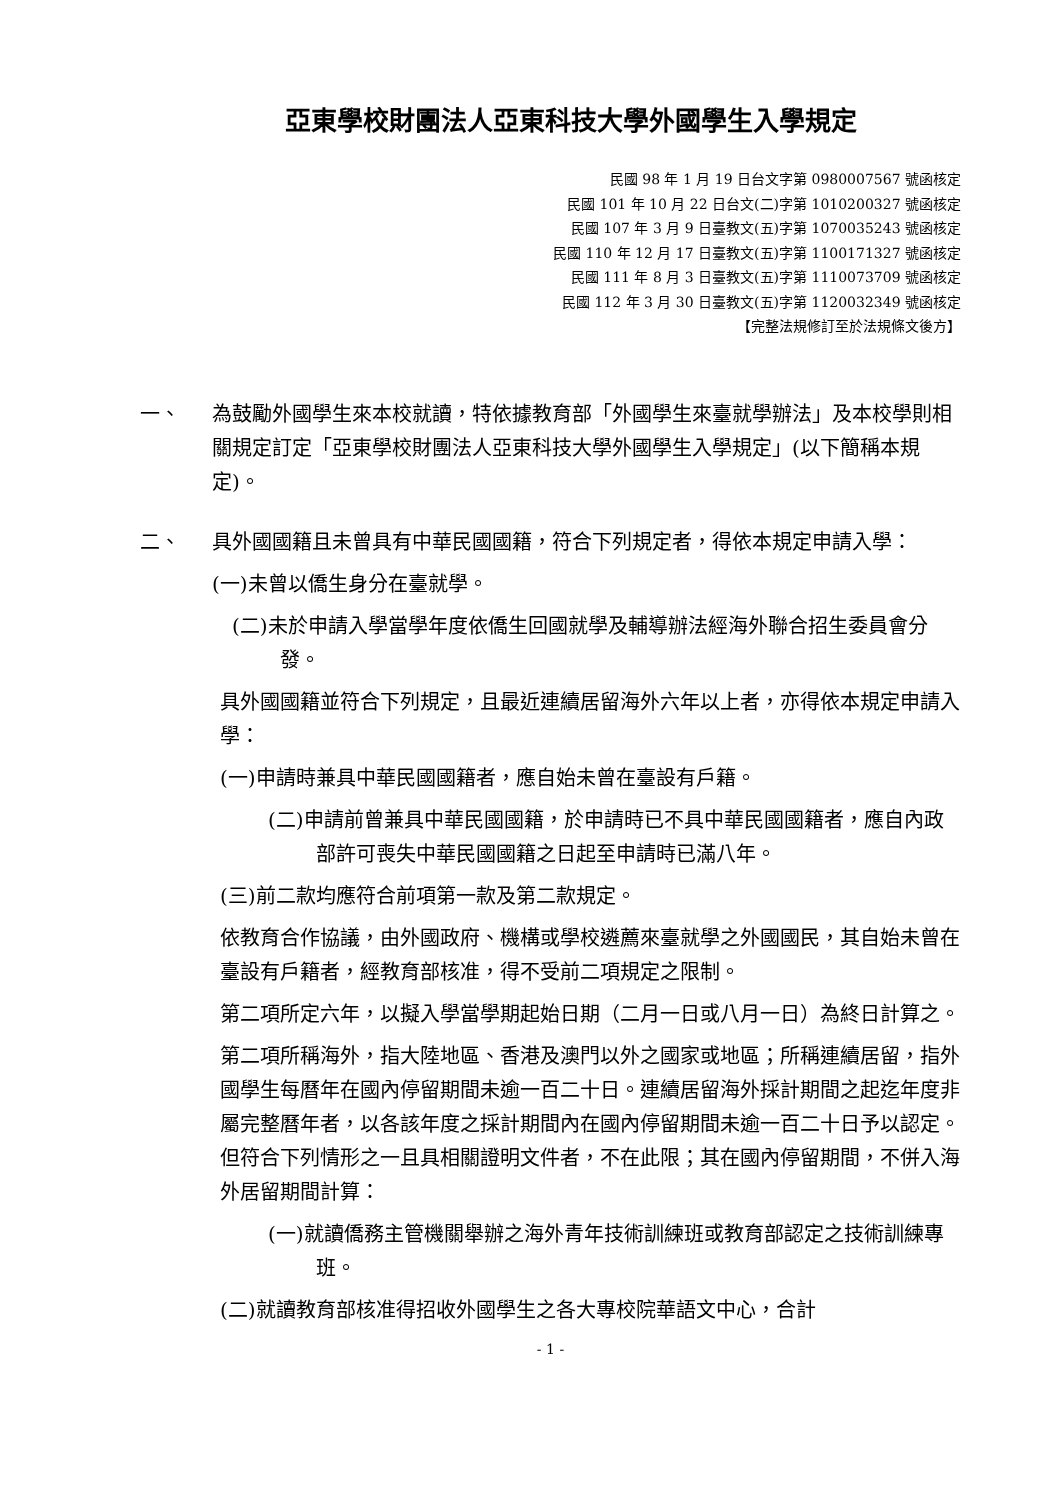亞東學校財團法人亞東科技大學外國學生入學規定
民國 98 年 1 月 19 日台文字第 0980007567 號函核定
民國 101 年 10 月 22 日台文(二)字第 1010200327 號函核定
民國 107 年 3 月 9 日臺教文(五)字第 1070035243 號函核定
民國 110 年 12 月 17 日臺教文(五)字第 1100171327 號函核定
民國 111 年 8 月 3 日臺教文(五)字第 1110073709 號函核定
民國 112 年 3 月 30 日臺教文(五)字第 1120032349 號函核定
【完整法規修訂至於法規條文後方】
一、 為鼓勵外國學生來本校就讀，特依據教育部「外國學生來臺就學辦法」及本校學則相關規定訂定「亞東學校財團法人亞東科技大學外國學生入學規定」(以下簡稱本規定)。
二、 具外國國籍且未曾具有中華民國國籍，符合下列規定者，得依本規定申請入學：
(一)未曾以僑生身分在臺就學。
(二)未於申請入學當學年度依僑生回國就學及輔導辦法經海外聯合招生委員會分發。
具外國國籍並符合下列規定，且最近連續居留海外六年以上者，亦得依本規定申請入學：
(一)申請時兼具中華民國國籍者，應自始未曾在臺設有戶籍。
(二)申請前曾兼具中華民國國籍，於申請時已不具中華民國國籍者，應自內政部許可喪失中華民國國籍之日起至申請時已滿八年。
(三)前二款均應符合前項第一款及第二款規定。
依教育合作協議，由外國政府、機構或學校遴薦來臺就學之外國國民，其自始未曾在臺設有戶籍者，經教育部核准，得不受前二項規定之限制。
第二項所定六年，以擬入學當學期起始日期（二月一日或八月一日）為終日計算之。
第二項所稱海外，指大陸地區、香港及澳門以外之國家或地區；所稱連續居留，指外國學生每曆年在國內停留期間未逾一百二十日。連續居留海外採計期間之起迄年度非屬完整曆年者，以各該年度之採計期間內在國內停留期間未逾一百二十日予以認定。但符合下列情形之一且具相關證明文件者，不在此限；其在國內停留期間，不併入海外居留期間計算：
(一)就讀僑務主管機關舉辦之海外青年技術訓練班或教育部認定之技術訓練專班。
(二)就讀教育部核准得招收外國學生之各大專校院華語文中心，合計
- 1 -